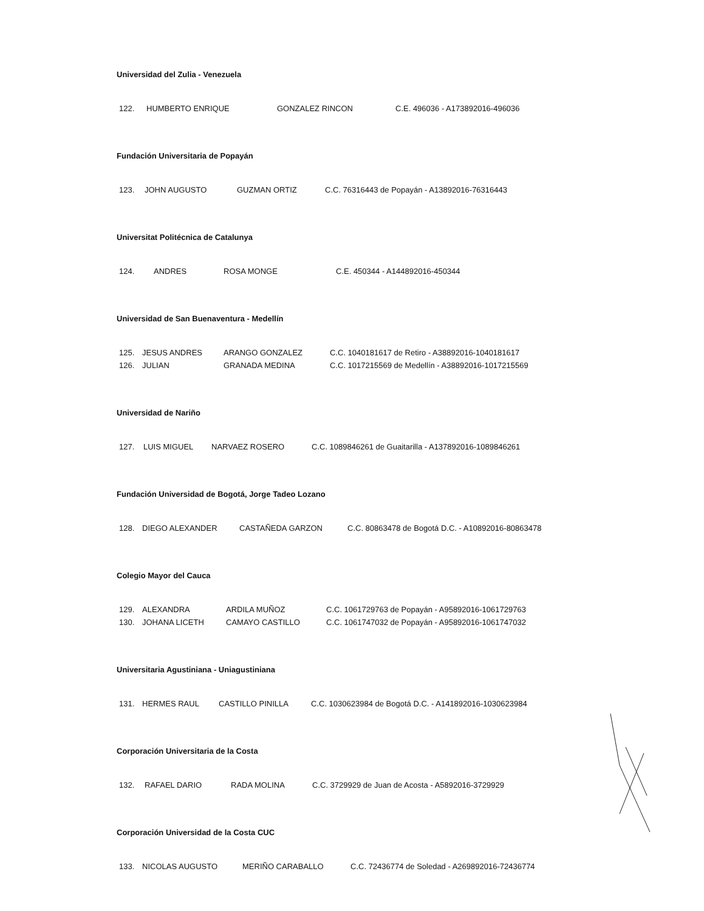Universidad del Zulia - Venezuela
122. HUMBERTO ENRIQUE GONZALEZ RINCON C.E. 496036 - A173892016-496036
Fundación Universitaria de Popayán
123. JOHN AUGUSTO GUZMAN ORTIZ C.C. 76316443 de Popayán - A13892016-76316443
Universitat Politécnica de Catalunya
124. ANDRES ROSA MONGE C.E. 450344 - A144892016-450344
Universidad de San Buenaventura - Medellín
125. JESUS ANDRES ARANGO GONZALEZ C.C. 1040181617 de Retiro - A38892016-1040181617
126. JULIAN GRANADA MEDINA C.C. 1017215569 de Medellín - A38892016-1017215569
Universidad de Nariño
127. LUIS MIGUEL NARVAEZ ROSERO C.C. 1089846261 de Guaitarilla - A137892016-1089846261
Fundación Universidad de Bogotá, Jorge Tadeo Lozano
128. DIEGO ALEXANDER CASTAÑEDA GARZON C.C. 80863478 de Bogotá D.C. - A10892016-80863478
Colegio Mayor del Cauca
129. ALEXANDRA ARDILA MUÑOZ C.C. 1061729763 de Popayán - A95892016-1061729763
130. JOHANA LICETH CAMAYO CASTILLO C.C. 1061747032 de Popayán - A95892016-1061747032
Universitaria Agustiniana - Uniagustiniana
131. HERMES RAUL CASTILLO PINILLA C.C. 1030623984 de Bogotá D.C. - A141892016-1030623984
Corporación Universitaria de la Costa
132. RAFAEL DARIO RADA MOLINA C.C. 3729929 de Juan de Acosta - A5892016-3729929
Corporación Universidad de la Costa CUC
133. NICOLAS AUGUSTO MERIÑO CARABALLO C.C. 72436774 de Soledad - A269892016-72436774